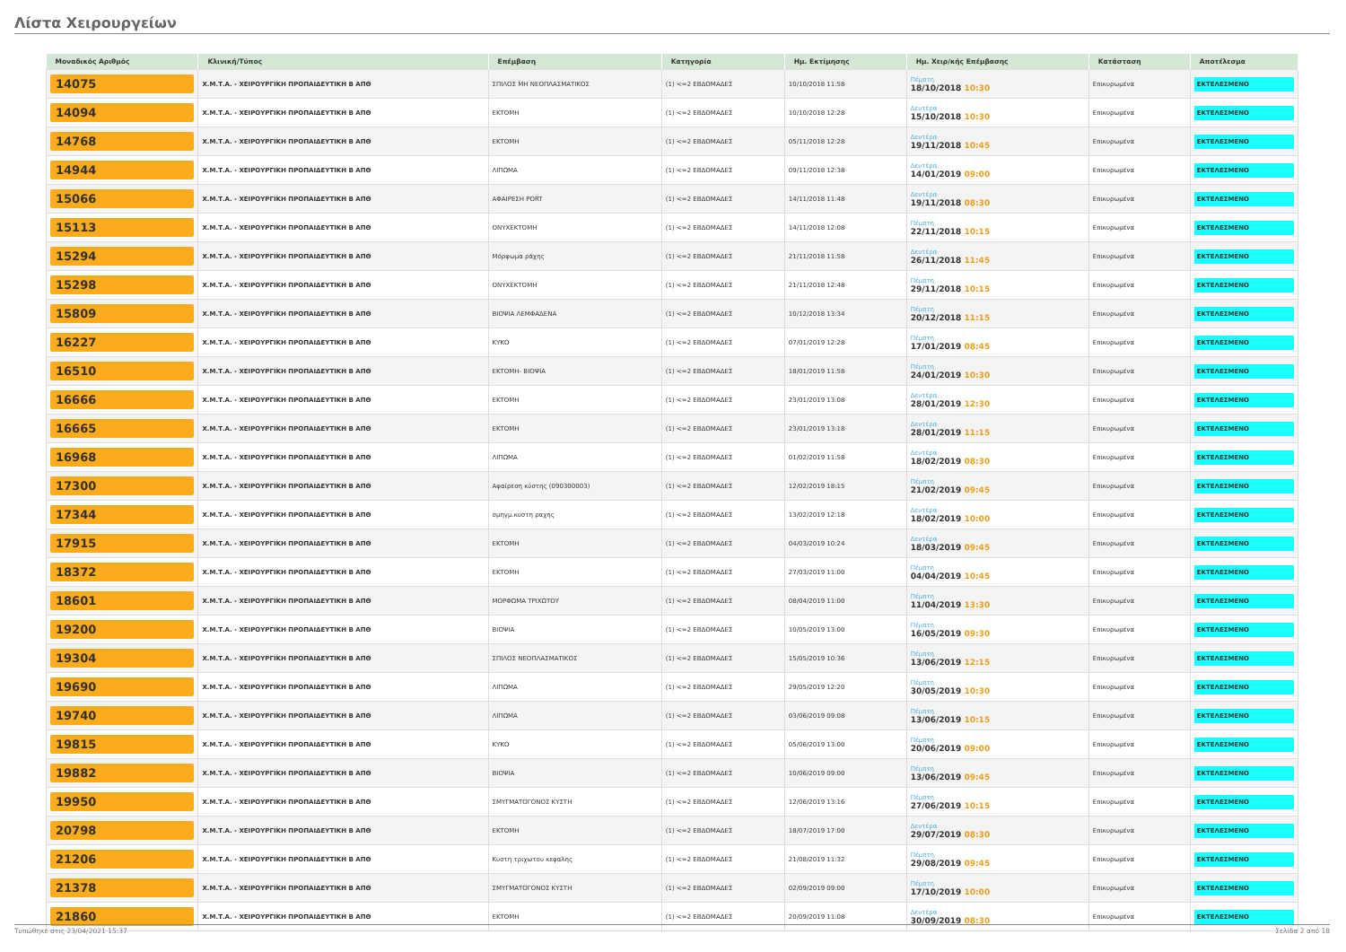Λίστα Χειρουργείων
| Μοναδικός Αριθμός | Κλινική/Τύπος | Επέμβαση | Κατηγορία | Ημ. Εκτίμησης | Ημ. Χειρ/κής Επέμβασης | Κατάσταση | Αποτέλεσμα |
| --- | --- | --- | --- | --- | --- | --- | --- |
| 14075 | Χ.Μ.Τ.Α. - ΧΕΙΡΟΥΡΓΙΚΗ ΠΡΟΠΑΙΔΕΥΤΙΚΗ Β ΑΠΘ | ΣΠΙΛΟΣ ΜΗ ΝΕΟΠΛΑΣΜΑΤΙΚΟΣ | (1) <=2 ΕΒΔΟΜΑΔΕΣ | 10/10/2018 11:58 | Πέμπτη 18/10/2018 10:30 | Επικυρωμένα | ΕΚΤΕΛΕΣΜΕΝΟ |
| 14094 | Χ.Μ.Τ.Α. - ΧΕΙΡΟΥΡΓΙΚΗ ΠΡΟΠΑΙΔΕΥΤΙΚΗ Β ΑΠΘ | ΕΚΤΟΜΗ | (1) <=2 ΕΒΔΟΜΑΔΕΣ | 10/10/2018 12:28 | Δευτέρα 15/10/2018 10:30 | Επικυρωμένα | ΕΚΤΕΛΕΣΜΕΝΟ |
| 14768 | Χ.Μ.Τ.Α. - ΧΕΙΡΟΥΡΓΙΚΗ ΠΡΟΠΑΙΔΕΥΤΙΚΗ Β ΑΠΘ | ΕΚΤΟΜΗ | (1) <=2 ΕΒΔΟΜΑΔΕΣ | 05/11/2018 12:28 | Δευτέρα 19/11/2018 10:45 | Επικυρωμένα | ΕΚΤΕΛΕΣΜΕΝΟ |
| 14944 | Χ.Μ.Τ.Α. - ΧΕΙΡΟΥΡΓΙΚΗ ΠΡΟΠΑΙΔΕΥΤΙΚΗ Β ΑΠΘ | ΛΙΠΩΜΑ | (1) <=2 ΕΒΔΟΜΑΔΕΣ | 09/11/2018 12:38 | Δευτέρα 14/01/2019 09:00 | Επικυρωμένα | ΕΚΤΕΛΕΣΜΕΝΟ |
| 15066 | Χ.Μ.Τ.Α. - ΧΕΙΡΟΥΡΓΙΚΗ ΠΡΟΠΑΙΔΕΥΤΙΚΗ Β ΑΠΘ | ΑΦΑΙΡΕΣΗ PORT | (1) <=2 ΕΒΔΟΜΑΔΕΣ | 14/11/2018 11:48 | Δευτέρα 19/11/2018 08:30 | Επικυρωμένα | ΕΚΤΕΛΕΣΜΕΝΟ |
| 15113 | Χ.Μ.Τ.Α. - ΧΕΙΡΟΥΡΓΙΚΗ ΠΡΟΠΑΙΔΕΥΤΙΚΗ Β ΑΠΘ | ΟΝΥΧΕΚΤΟΜΗ | (1) <=2 ΕΒΔΟΜΑΔΕΣ | 14/11/2018 12:08 | Πέμπτη 22/11/2018 10:15 | Επικυρωμένα | ΕΚΤΕΛΕΣΜΕΝΟ |
| 15294 | Χ.Μ.Τ.Α. - ΧΕΙΡΟΥΡΓΙΚΗ ΠΡΟΠΑΙΔΕΥΤΙΚΗ Β ΑΠΘ | Μόρφωμα ράχης | (1) <=2 ΕΒΔΟΜΑΔΕΣ | 21/11/2018 11:58 | Δευτέρα 26/11/2018 11:45 | Επικυρωμένα | ΕΚΤΕΛΕΣΜΕΝΟ |
| 15298 | Χ.Μ.Τ.Α. - ΧΕΙΡΟΥΡΓΙΚΗ ΠΡΟΠΑΙΔΕΥΤΙΚΗ Β ΑΠΘ | ΟΝΥΧΕΚΤΟΜΗ | (1) <=2 ΕΒΔΟΜΑΔΕΣ | 21/11/2018 12:48 | Πέμπτη 29/11/2018 10:15 | Επικυρωμένα | ΕΚΤΕΛΕΣΜΕΝΟ |
| 15809 | Χ.Μ.Τ.Α. - ΧΕΙΡΟΥΡΓΙΚΗ ΠΡΟΠΑΙΔΕΥΤΙΚΗ Β ΑΠΘ | ΒΙΟΨΙΑ ΛΕΜΦΑΔΕΝΑ | (1) <=2 ΕΒΔΟΜΑΔΕΣ | 10/12/2018 13:34 | Πέμπτη 20/12/2018 11:15 | Επικυρωμένα | ΕΚΤΕΛΕΣΜΕΝΟ |
| 16227 | Χ.Μ.Τ.Α. - ΧΕΙΡΟΥΡΓΙΚΗ ΠΡΟΠΑΙΔΕΥΤΙΚΗ Β ΑΠΘ | ΚΥΚΟ | (1) <=2 ΕΒΔΟΜΑΔΕΣ | 07/01/2019 12:28 | Πέμπτη 17/01/2019 08:45 | Επικυρωμένα | ΕΚΤΕΛΕΣΜΕΝΟ |
| 16510 | Χ.Μ.Τ.Α. - ΧΕΙΡΟΥΡΓΙΚΗ ΠΡΟΠΑΙΔΕΥΤΙΚΗ Β ΑΠΘ | ΕΚΤΟΜΗ- ΒΙΟΨΙΑ | (1) <=2 ΕΒΔΟΜΑΔΕΣ | 18/01/2019 11:58 | Πέμπτη 24/01/2019 10:30 | Επικυρωμένα | ΕΚΤΕΛΕΣΜΕΝΟ |
| 16666 | Χ.Μ.Τ.Α. - ΧΕΙΡΟΥΡΓΙΚΗ ΠΡΟΠΑΙΔΕΥΤΙΚΗ Β ΑΠΘ | ΕΚΤΟΜΗ | (1) <=2 ΕΒΔΟΜΑΔΕΣ | 23/01/2019 13:08 | Δευτέρα 28/01/2019 12:30 | Επικυρωμένα | ΕΚΤΕΛΕΣΜΕΝΟ |
| 16665 | Χ.Μ.Τ.Α. - ΧΕΙΡΟΥΡΓΙΚΗ ΠΡΟΠΑΙΔΕΥΤΙΚΗ Β ΑΠΘ | ΕΚΤΟΜΗ | (1) <=2 ΕΒΔΟΜΑΔΕΣ | 23/01/2019 13:18 | Δευτέρα 28/01/2019 11:15 | Επικυρωμένα | ΕΚΤΕΛΕΣΜΕΝΟ |
| 16968 | Χ.Μ.Τ.Α. - ΧΕΙΡΟΥΡΓΙΚΗ ΠΡΟΠΑΙΔΕΥΤΙΚΗ Β ΑΠΘ | ΛΙΠΩΜΑ | (1) <=2 ΕΒΔΟΜΑΔΕΣ | 01/02/2019 11:58 | Δευτέρα 18/02/2019 08:30 | Επικυρωμένα | ΕΚΤΕΛΕΣΜΕΝΟ |
| 17300 | Χ.Μ.Τ.Α. - ΧΕΙΡΟΥΡΓΙΚΗ ΠΡΟΠΑΙΔΕΥΤΙΚΗ Β ΑΠΘ | Αφαίρεση κύστης (090300003) | (1) <=2 ΕΒΔΟΜΑΔΕΣ | 12/02/2019 18:15 | Πέμπτη 21/02/2019 09:45 | Επικυρωμένα | ΕΚΤΕΛΕΣΜΕΝΟ |
| 17344 | Χ.Μ.Τ.Α. - ΧΕΙΡΟΥΡΓΙΚΗ ΠΡΟΠΑΙΔΕΥΤΙΚΗ Β ΑΠΘ | σμηγμ.κυστη ραχης | (1) <=2 ΕΒΔΟΜΑΔΕΣ | 13/02/2019 12:18 | Δευτέρα 18/02/2019 10:00 | Επικυρωμένα | ΕΚΤΕΛΕΣΜΕΝΟ |
| 17915 | Χ.Μ.Τ.Α. - ΧΕΙΡΟΥΡΓΙΚΗ ΠΡΟΠΑΙΔΕΥΤΙΚΗ Β ΑΠΘ | ΕΚΤΟΜΗ | (1) <=2 ΕΒΔΟΜΑΔΕΣ | 04/03/2019 10:24 | Δευτέρα 18/03/2019 09:45 | Επικυρωμένα | ΕΚΤΕΛΕΣΜΕΝΟ |
| 18372 | Χ.Μ.Τ.Α. - ΧΕΙΡΟΥΡΓΙΚΗ ΠΡΟΠΑΙΔΕΥΤΙΚΗ Β ΑΠΘ | ΕΚΤΟΜΗ | (1) <=2 ΕΒΔΟΜΑΔΕΣ | 27/03/2019 11:00 | Πέμπτη 04/04/2019 10:45 | Επικυρωμένα | ΕΚΤΕΛΕΣΜΕΝΟ |
| 18601 | Χ.Μ.Τ.Α. - ΧΕΙΡΟΥΡΓΙΚΗ ΠΡΟΠΑΙΔΕΥΤΙΚΗ Β ΑΠΘ | ΜΟΡΦΩΜΑ ΤΡΙΧΩΤΟΥ | (1) <=2 ΕΒΔΟΜΑΔΕΣ | 08/04/2019 11:00 | Πέμπτη 11/04/2019 13:30 | Επικυρωμένα | ΕΚΤΕΛΕΣΜΕΝΟ |
| 19200 | Χ.Μ.Τ.Α. - ΧΕΙΡΟΥΡΓΙΚΗ ΠΡΟΠΑΙΔΕΥΤΙΚΗ Β ΑΠΘ | ΒΙΟΨΙΑ | (1) <=2 ΕΒΔΟΜΑΔΕΣ | 10/05/2019 13:00 | Πέμπτη 16/05/2019 09:30 | Επικυρωμένα | ΕΚΤΕΛΕΣΜΕΝΟ |
| 19304 | Χ.Μ.Τ.Α. - ΧΕΙΡΟΥΡΓΙΚΗ ΠΡΟΠΑΙΔΕΥΤΙΚΗ Β ΑΠΘ | ΣΠΙΛΟΣ ΝΕΟΠΛΑΣΜΑΤΙΚΟΣ | (1) <=2 ΕΒΔΟΜΑΔΕΣ | 15/05/2019 10:36 | Πέμπτη 13/06/2019 12:15 | Επικυρωμένα | ΕΚΤΕΛΕΣΜΕΝΟ |
| 19690 | Χ.Μ.Τ.Α. - ΧΕΙΡΟΥΡΓΙΚΗ ΠΡΟΠΑΙΔΕΥΤΙΚΗ Β ΑΠΘ | ΛΙΠΩΜΑ | (1) <=2 ΕΒΔΟΜΑΔΕΣ | 29/05/2019 12:20 | Πέμπτη 30/05/2019 10:30 | Επικυρωμένα | ΕΚΤΕΛΕΣΜΕΝΟ |
| 19740 | Χ.Μ.Τ.Α. - ΧΕΙΡΟΥΡΓΙΚΗ ΠΡΟΠΑΙΔΕΥΤΙΚΗ Β ΑΠΘ | ΛΙΠΩΜΑ | (1) <=2 ΕΒΔΟΜΑΔΕΣ | 03/06/2019 09:08 | Πέμπτη 13/06/2019 10:15 | Επικυρωμένα | ΕΚΤΕΛΕΣΜΕΝΟ |
| 19815 | Χ.Μ.Τ.Α. - ΧΕΙΡΟΥΡΓΙΚΗ ΠΡΟΠΑΙΔΕΥΤΙΚΗ Β ΑΠΘ | ΚΥΚΟ | (1) <=2 ΕΒΔΟΜΑΔΕΣ | 05/06/2019 13:00 | Πέμπτη 20/06/2019 09:00 | Επικυρωμένα | ΕΚΤΕΛΕΣΜΕΝΟ |
| 19882 | Χ.Μ.Τ.Α. - ΧΕΙΡΟΥΡΓΙΚΗ ΠΡΟΠΑΙΔΕΥΤΙΚΗ Β ΑΠΘ | ΒΙΟΨΙΑ | (1) <=2 ΕΒΔΟΜΑΔΕΣ | 10/06/2019 09:00 | Πέμπτη 13/06/2019 09:45 | Επικυρωμένα | ΕΚΤΕΛΕΣΜΕΝΟ |
| 19950 | Χ.Μ.Τ.Α. - ΧΕΙΡΟΥΡΓΙΚΗ ΠΡΟΠΑΙΔΕΥΤΙΚΗ Β ΑΠΘ | ΣΜΥΓΜΑΤΟΓΟΝΟΣ ΚΥΣΤΗ | (1) <=2 ΕΒΔΟΜΑΔΕΣ | 12/06/2019 13:16 | Πέμπτη 27/06/2019 10:15 | Επικυρωμένα | ΕΚΤΕΛΕΣΜΕΝΟ |
| 20798 | Χ.Μ.Τ.Α. - ΧΕΙΡΟΥΡΓΙΚΗ ΠΡΟΠΑΙΔΕΥΤΙΚΗ Β ΑΠΘ | ΕΚΤΟΜΗ | (1) <=2 ΕΒΔΟΜΑΔΕΣ | 18/07/2019 17:00 | Δευτέρα 29/07/2019 08:30 | Επικυρωμένα | ΕΚΤΕΛΕΣΜΕΝΟ |
| 21206 | Χ.Μ.Τ.Α. - ΧΕΙΡΟΥΡΓΙΚΗ ΠΡΟΠΑΙΔΕΥΤΙΚΗ Β ΑΠΘ | Κυστη τριχωτου κεφαλης | (1) <=2 ΕΒΔΟΜΑΔΕΣ | 21/08/2019 11:32 | Πέμπτη 29/08/2019 09:45 | Επικυρωμένα | ΕΚΤΕΛΕΣΜΕΝΟ |
| 21378 | Χ.Μ.Τ.Α. - ΧΕΙΡΟΥΡΓΙΚΗ ΠΡΟΠΑΙΔΕΥΤΙΚΗ Β ΑΠΘ | ΣΜΥΓΜΑΤΟΓΟΝΟΣ ΚΥΣΤΗ | (1) <=2 ΕΒΔΟΜΑΔΕΣ | 02/09/2019 09:00 | Πέμπτη 17/10/2019 10:00 | Επικυρωμένα | ΕΚΤΕΛΕΣΜΕΝΟ |
| 21860 | Χ.Μ.Τ.Α. - ΧΕΙΡΟΥΡΓΙΚΗ ΠΡΟΠΑΙΔΕΥΤΙΚΗ Β ΑΠΘ | ΕΚΤΟΜΗ | (1) <=2 ΕΒΔΟΜΑΔΕΣ | 20/09/2019 11:08 | Δευτέρα 30/09/2019 08:30 | Επικυρωμένα | ΕΚΤΕΛΕΣΜΕΝΟ |
Τυπώθηκε στις 23/04/2021 15:37 Σελίδα 2 από 18